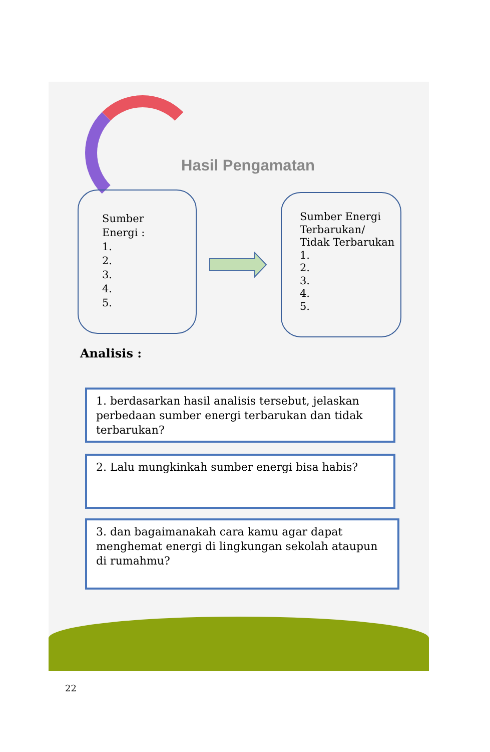Hasil Pengamatan
Sumber
Energi :
1.
2.
3.
4.
5.
Sumber Energi
Terbarukan/
Tidak Terbarukan
1.
2.
3.
4.
5.
Analisis :
1. berdasarkan hasil analisis tersebut, jelaskan perbedaan sumber energi terbarukan dan tidak terbarukan?
2. Lalu mungkinkah sumber energi bisa habis?
3. dan bagaimanakah cara kamu agar dapat menghemat energi di lingkungan sekolah ataupun di rumahmu?
22